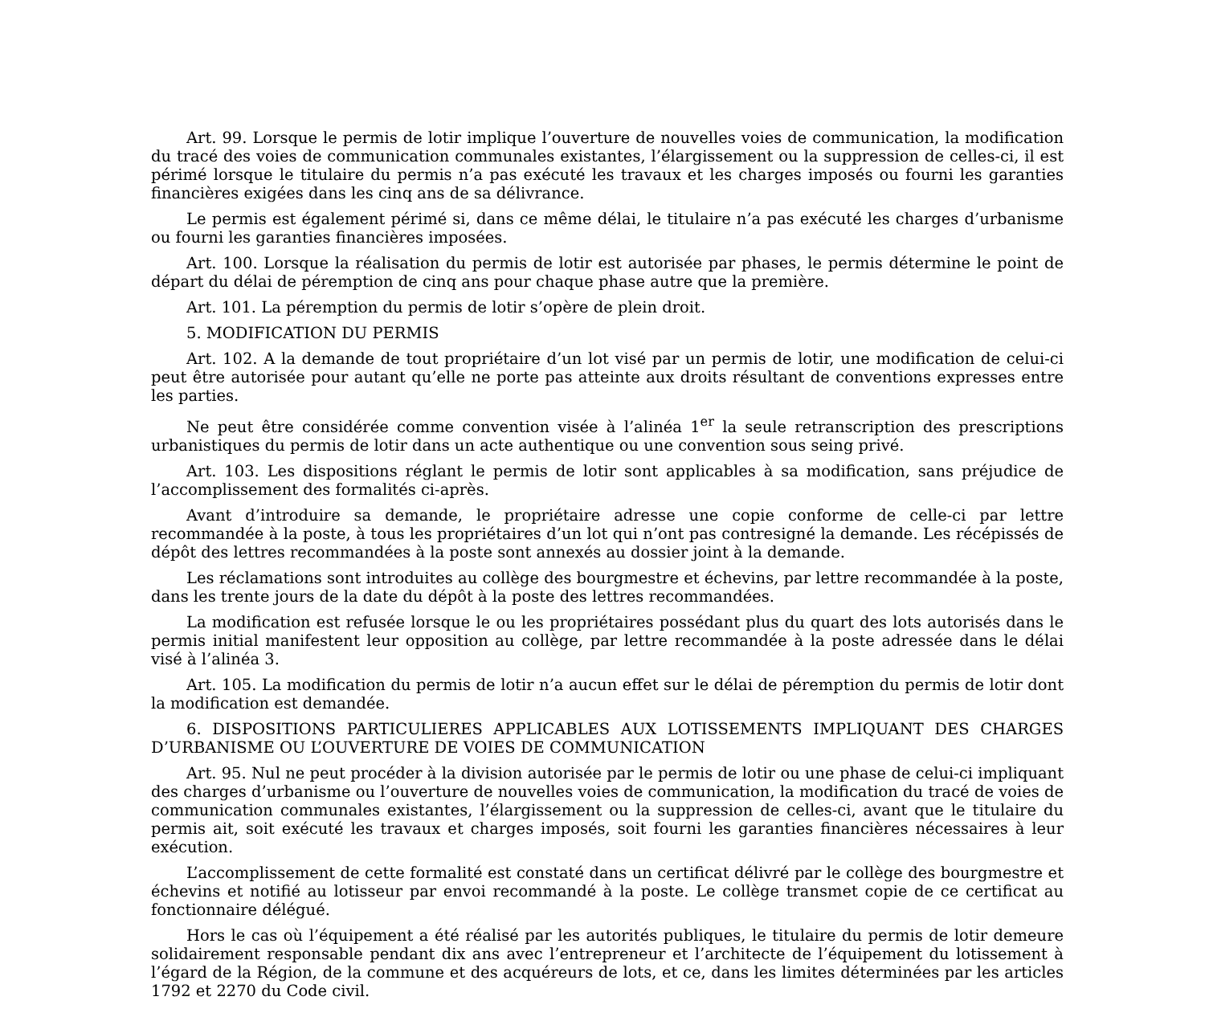Art. 99. Lorsque le permis de lotir implique l’ouverture de nouvelles voies de communication, la modification du tracé des voies de communication communales existantes, l’élargissement ou la suppression de celles-ci, il est périmé lorsque le titulaire du permis n’a pas exécuté les travaux et les charges imposés ou fourni les garanties financières exigées dans les cinq ans de sa délivrance.
Le permis est également périmé si, dans ce même délai, le titulaire n’a pas exécuté les charges d’urbanisme ou fourni les garanties financières imposées.
Art. 100. Lorsque la réalisation du permis de lotir est autorisée par phases, le permis détermine le point de départ du délai de péremption de cinq ans pour chaque phase autre que la première.
Art. 101. La péremption du permis de lotir s’opère de plein droit.
5. MODIFICATION DU PERMIS
Art. 102. A la demande de tout propriétaire d’un lot visé par un permis de lotir, une modification de celui-ci peut être autorisée pour autant qu’elle ne porte pas atteinte aux droits résultant de conventions expresses entre les parties.
Ne peut être considérée comme convention visée à l’alinéa 1<sup>er</sup> la seule retranscription des prescriptions urbanistiques du permis de lotir dans un acte authentique ou une convention sous seing privé.
Art. 103. Les dispositions réglant le permis de lotir sont applicables à sa modification, sans préjudice de l’accomplissement des formalités ci-après.
Avant d’introduire sa demande, le propriétaire adresse une copie conforme de celle-ci par lettre recommandée à la poste, à tous les propriétaires d’un lot qui n’ont pas contresigné la demande. Les récépissés de dépôt des lettres recommandées à la poste sont annexés au dossier joint à la demande.
Les réclamations sont introduites au collège des bourgmestre et échevins, par lettre recommandée à la poste, dans les trente jours de la date du dépôt à la poste des lettres recommandées.
La modification est refusée lorsque le ou les propriétaires possédant plus du quart des lots autorisés dans le permis initial manifestent leur opposition au collège, par lettre recommandée à la poste adressée dans le délai visé à l’alinéa 3.
Art. 105. La modification du permis de lotir n’a aucun effet sur le délai de péremption du permis de lotir dont la modification est demandée.
6. DISPOSITIONS PARTICULIERES APPLICABLES AUX LOTISSEMENTS IMPLIQUANT DES CHARGES D’URBANISME OU L’OUVERTURE DE VOIES DE COMMUNICATION
Art. 95. Nul ne peut procéder à la division autorisée par le permis de lotir ou une phase de celui-ci impliquant des charges d’urbanisme ou l’ouverture de nouvelles voies de communication, la modification du tracé de voies de communication communales existantes, l’élargissement ou la suppression de celles-ci, avant que le titulaire du permis ait, soit exécuté les travaux et charges imposés, soit fourni les garanties financières nécessaires à leur exécution.
L’accomplissement de cette formalité est constaté dans un certificat délivré par le collège des bourgmestre et échevins et notifié au lotisseur par envoi recommandé à la poste. Le collège transmet copie de ce certificat au fonctionnaire délégué.
Hors le cas où l’équipement a été réalisé par les autorités publiques, le titulaire du permis de lotir demeure solidairement responsable pendant dix ans avec l’entrepreneur et l’architecte de l’équipement du lotissement à l’égard de la Région, de la commune et des acquéreurs de lots, et ce, dans les limites déterminées par les articles 1792 et 2270 du Code civil.